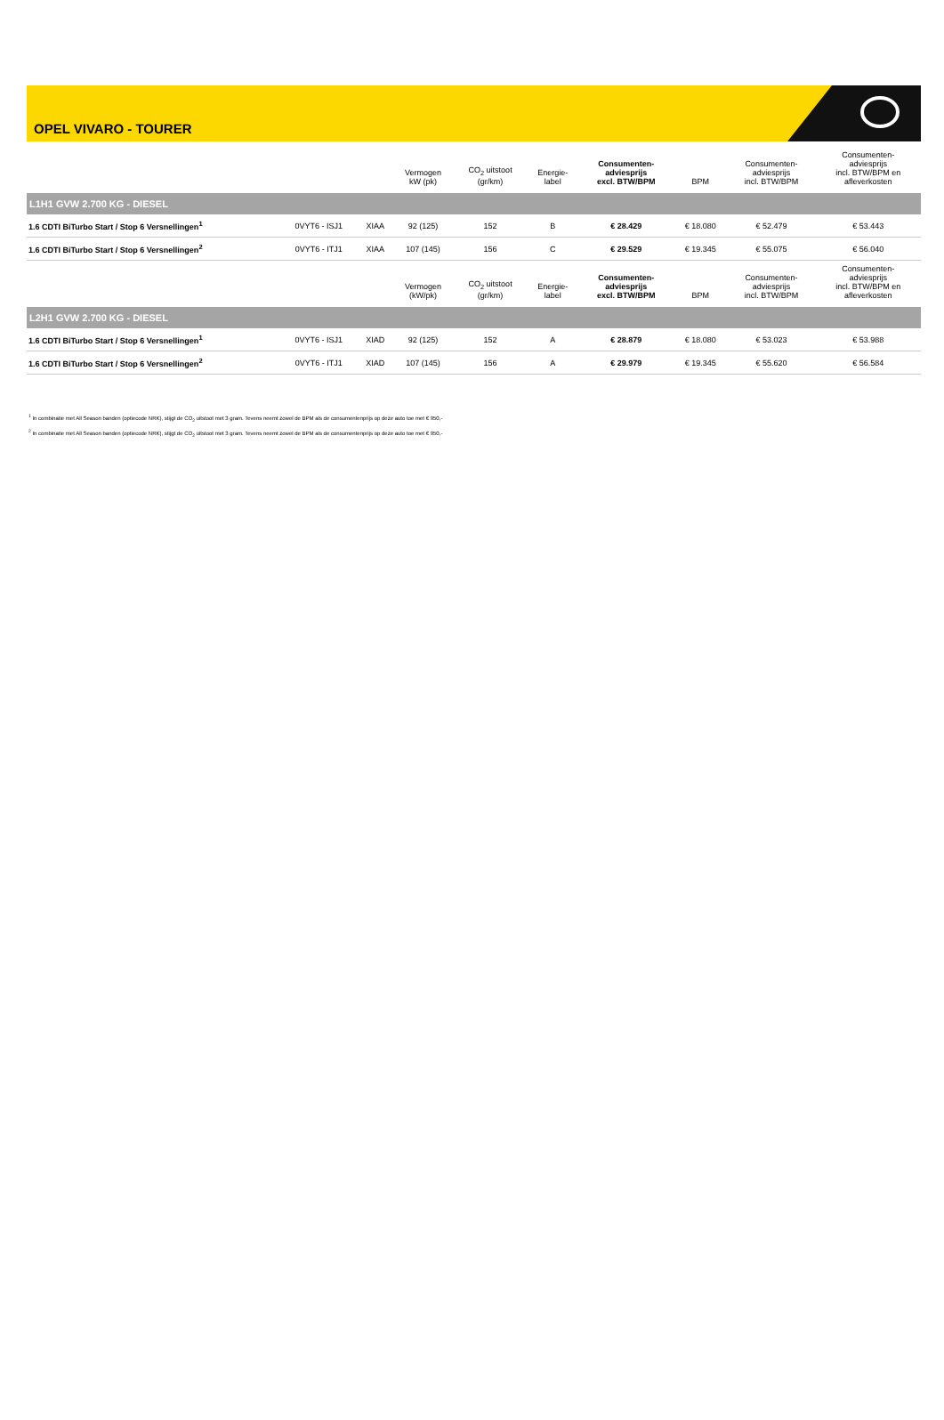OPEL VIVARO - TOURER
| | | | Vermogen kW (pk) | CO<sub>2</sub> uitstoot (gr/km) | Energie- label | Consumenten- adviesprijs excl. BTW/BPM | BPM | Consumenten- adviesprijs incl. BTW/BPM | Consumenten- adviesprijs incl. BTW/BPM en afleverkosten |
| --- | --- | --- | --- | --- | --- | --- | --- | --- | --- |
| L1H1 GVW 2.700 KG - DIESEL | | | | | | | | | |
| 1.6 CDTI BiTurbo Start / Stop 6 Versnellingen<sup>1</sup> | 0VYT6 - ISJ1 | XIAA | 92 (125) | 152 | B | € 28.429 | € 18.080 | € 52.479 | € 53.443 |
| 1.6 CDTI BiTurbo Start / Stop 6 Versnellingen<sup>2</sup> | 0VYT6 - ITJ1 | XIAA | 107 (145) | 156 | C | € 29.529 | € 19.345 | € 55.075 | € 56.040 |
| | | | Vermogen (kW/pk) | CO<sub>2</sub> uitstoot (gr/km) | Energie- label | Consumenten- adviesprijs excl. BTW/BPM | BPM | Consumenten- adviesprijs incl. BTW/BPM | Consumenten- adviesprijs incl. BTW/BPM en afleverkosten |
| L2H1 GVW 2.700 KG - DIESEL | | | | | | | | | |
| 1.6 CDTI BiTurbo Start / Stop 6 Versnellingen<sup>1</sup> | 0VYT6 - ISJ1 | XIAD | 92 (125) | 152 | A | € 28.879 | € 18.080 | € 53.023 | € 53.988 |
| 1.6 CDTI BiTurbo Start / Stop 6 Versnellingen<sup>2</sup> | 0VYT6 - ITJ1 | XIAD | 107 (145) | 156 | A | € 29.979 | € 19.345 | € 55.620 | € 56.584 |
<sup>1</sup> In combinatie met All Season banden (optiecode NRK), stijgt de CO<sub>2</sub> uitstoot met 3 gram. Tevens neemt zowel de BPM als de consumentenprijs op deze auto toe met € 950,-
<sup>2</sup> In combinatie met All Season banden (optiecode NRK), stijgt de CO<sub>2</sub> uitstoot met 3 gram. Tevens neemt zowel de BPM als de consumentenprijs op deze auto toe met € 950,-